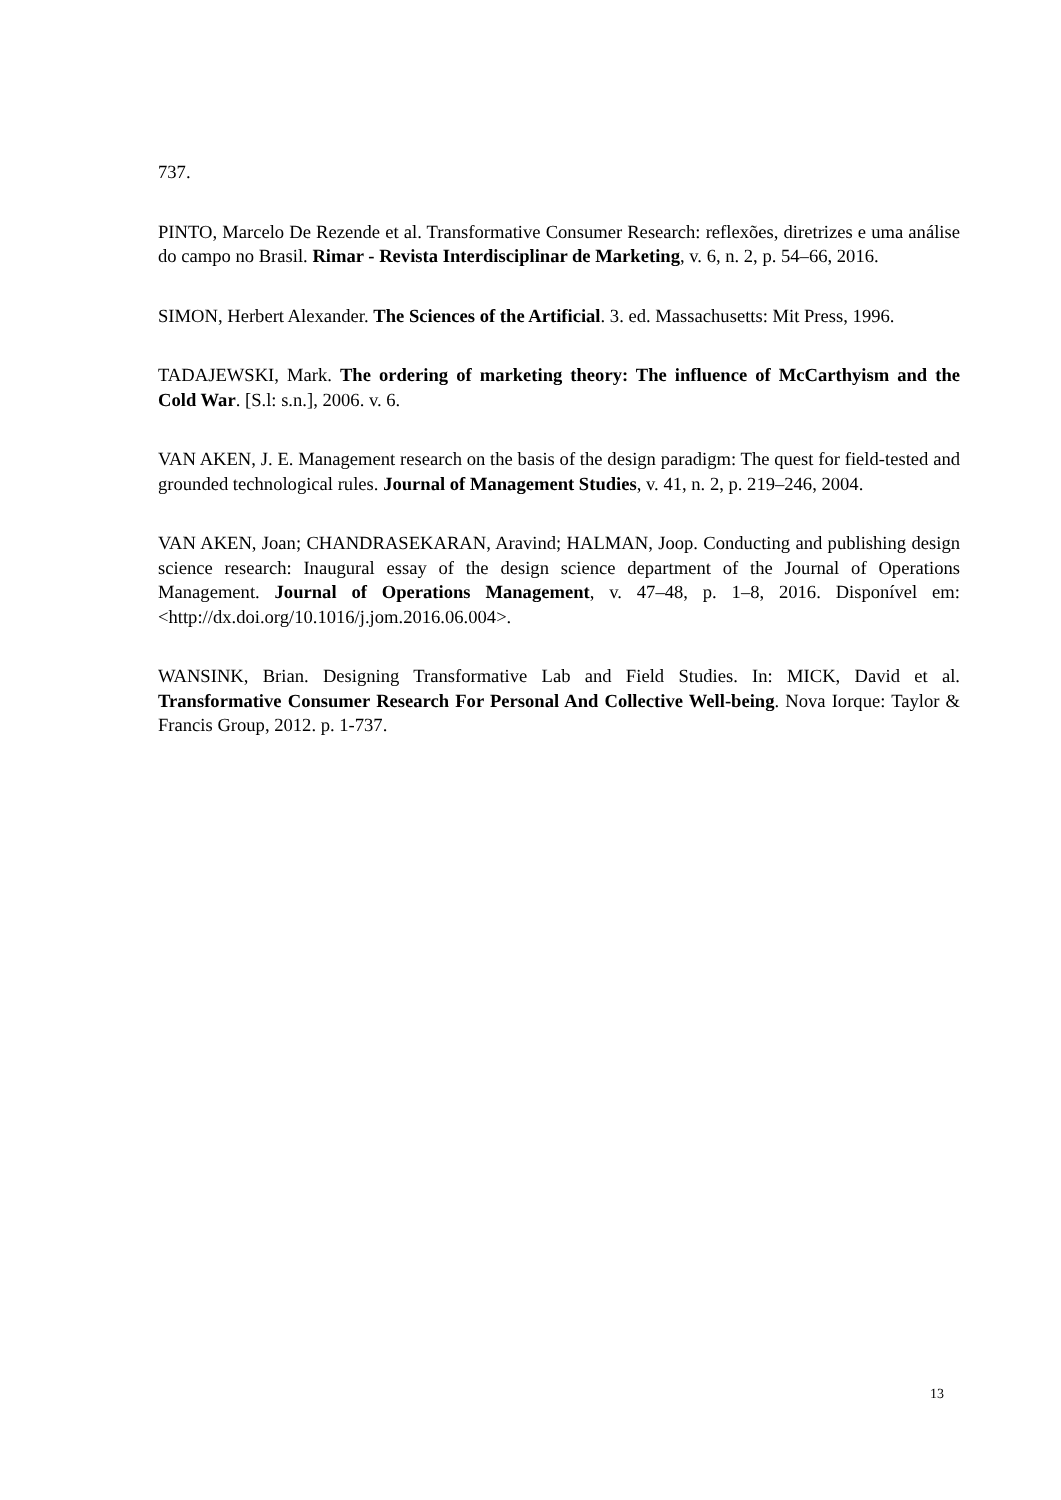737.
PINTO, Marcelo De Rezende et al. Transformative Consumer Research: reflexões, diretrizes e uma análise do campo no Brasil. Rimar - Revista Interdisciplinar de Marketing, v. 6, n. 2, p. 54–66, 2016.
SIMON, Herbert Alexander. The Sciences of the Artificial. 3. ed. Massachusetts: Mit Press, 1996.
TADAJEWSKI, Mark. The ordering of marketing theory: The influence of McCarthyism and the Cold War. [S.l: s.n.], 2006. v. 6.
VAN AKEN, J. E. Management research on the basis of the design paradigm: The quest for field-tested and grounded technological rules. Journal of Management Studies, v. 41, n. 2, p. 219–246, 2004.
VAN AKEN, Joan; CHANDRASEKARAN, Aravind; HALMAN, Joop. Conducting and publishing design science research: Inaugural essay of the design science department of the Journal of Operations Management. Journal of Operations Management, v. 47–48, p. 1–8, 2016. Disponível em: <http://dx.doi.org/10.1016/j.jom.2016.06.004>.
WANSINK, Brian. Designing Transformative Lab and Field Studies. In: MICK, David et al. Transformative Consumer Research For Personal And Collective Well-being. Nova Iorque: Taylor & Francis Group, 2012. p. 1-737.
13